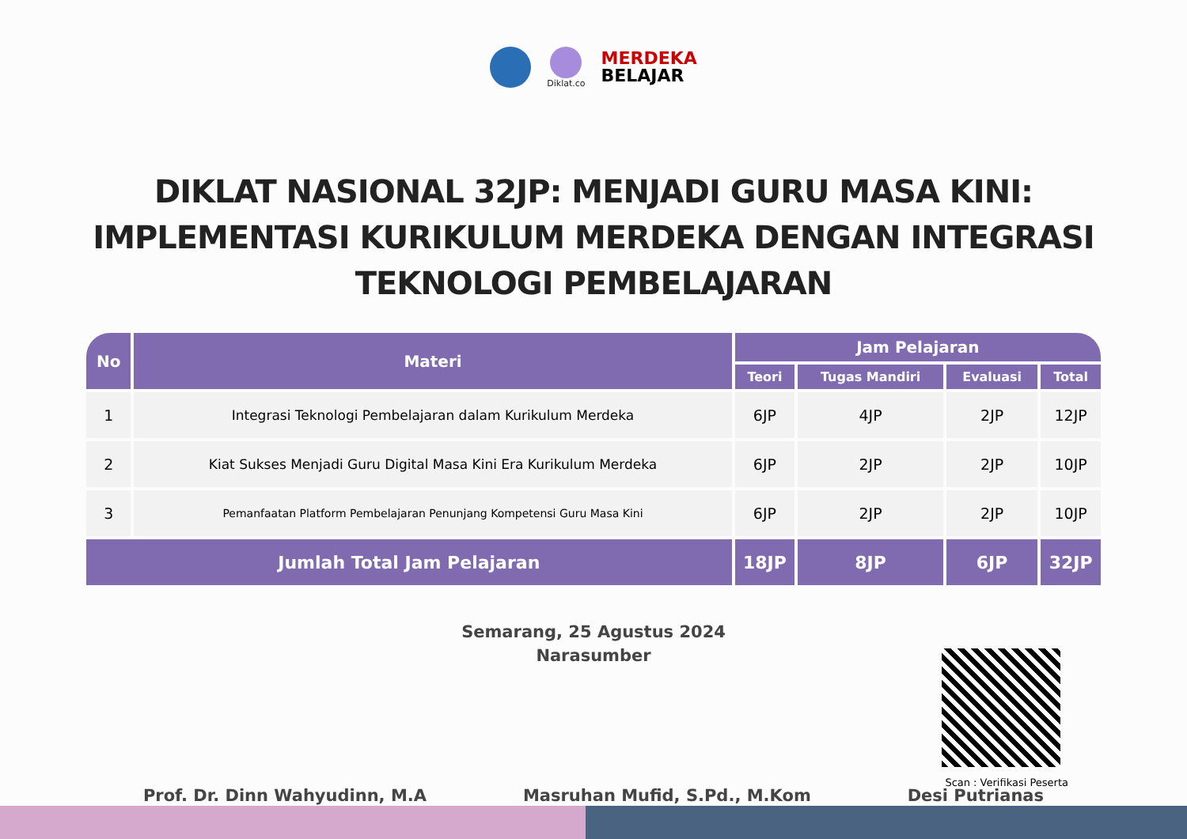Diklat.co
MERDEKA
BELAJAR
DIKLAT NASIONAL 32JP: MENJADI GURU MASA KINI: IMPLEMENTASI KURIKULUM MERDEKA DENGAN INTEGRASI TEKNOLOGI PEMBELAJARAN
| No | Materi | Jam Pelajaran | | | |
| --- | --- | --- | --- | --- | --- |
| | | Teori | Tugas Mandiri | Evaluasi | Total |
| 1 | Integrasi Teknologi Pembelajaran dalam Kurikulum Merdeka | 6JP | 4JP | 2JP | 12JP |
| 2 | Kiat Sukses Menjadi Guru Digital Masa Kini Era Kurikulum Merdeka | 6JP | 2JP | 2JP | 10JP |
| 3 | Pemanfaatan Platform Pembelajaran Penunjang Kompetensi Guru Masa Kini | 6JP | 2JP | 2JP | 10JP |
| Jumlah Total Jam Pelajaran | | 18JP | 8JP | 6JP | 32JP |
Semarang, 25 Agustus 2024
Narasumber
Prof. Dr. Dinn Wahyudinn, M.A Masruhan Mufid, S.Pd., M.Kom Desi Putrianas
Scan : Verifikasi Peserta